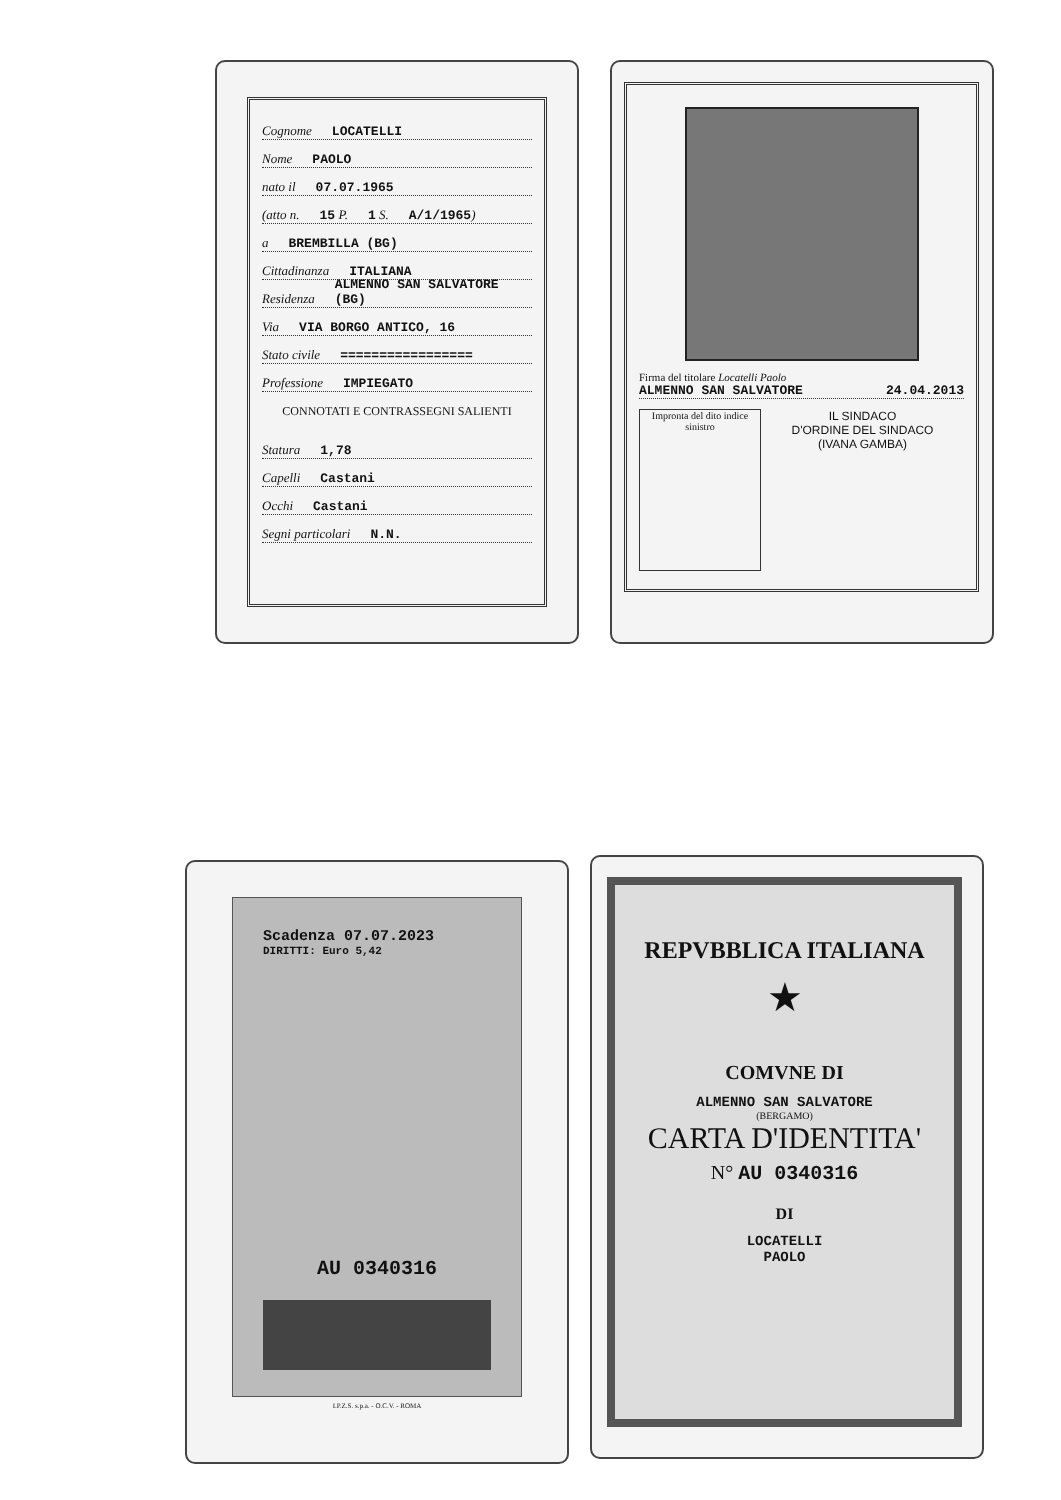Cognome LOCATELLI
Nome PAOLO
nato il 07.07.1965
(atto n. 15 P. 1 S. A/1/1965)
a BREMBILLA (BG)
Cittadinanza ITALIANA
Residenza ALMENNO SAN SALVATORE (BG)
Via VIA BORGO ANTICO, 16
Stato civile =================
Professione IMPIEGATO
CONNOTATI E CONTRASSEGNI SALIENTI
Statura 1,78
Capelli Castani
Occhi Castani
Segni particolari N.N.
Firma del titolare Locatelli Paolo
ALMENNO SAN SALVATORE 24.04.2013
Impronta del dito indice sinistro
IL SINDACO
D'ORDINE DEL SINDACO
(IVANA GAMBA)
Scadenza 07.07.2023
DIRITTI: Euro 5,42
AU 0340316
I.P.Z.S. s.p.a. - O.C.V. - ROMA
REPVBBLICA ITALIANA
★
COMVNE DI
ALMENNO SAN SALVATORE
(BERGAMO)
CARTA D'IDENTITA'
N° AU 0340316
DI
LOCATELLI
PAOLO